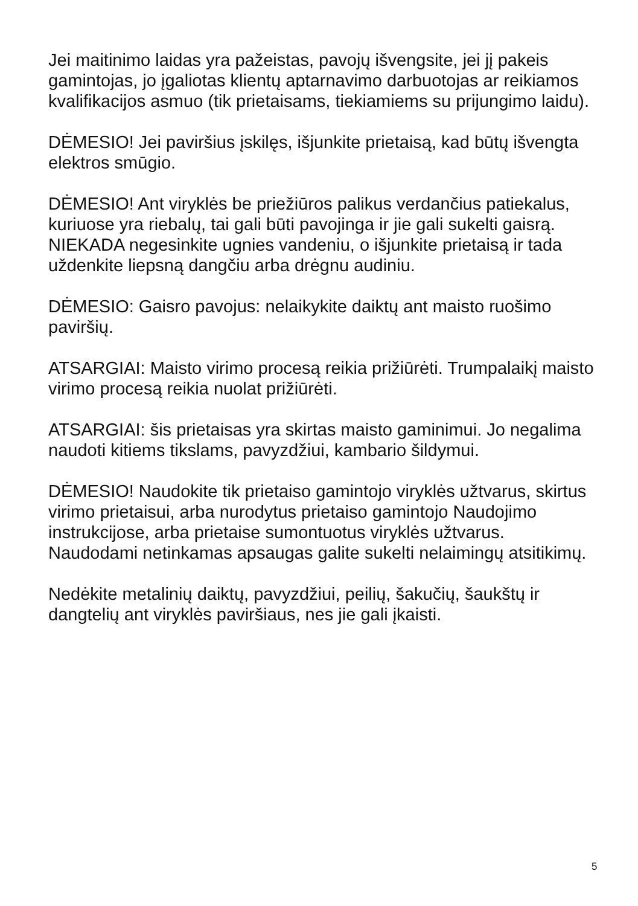Jei maitinimo laidas yra pažeistas, pavojų išvengsite, jei jį pakeis gamintojas, jo įgaliotas klientų aptarnavimo darbuotojas ar reikiamos kvalifikacijos asmuo (tik prietaisams, tiekiamiems su prijungimo laidu).
DĖMESIO! Jei paviršius įskilęs, išjunkite prietaisą, kad būtų išvengta elektros smūgio.
DĖMESIO! Ant viryklės be priežiūros palikus verdančius patiekalus, kuriuose yra riebalų, tai gali būti pavojinga ir jie gali sukelti gaisrą. NIEKADA negesinkite ugnies vandeniu, o išjunkite prietaisą ir tada uždenkite liepsną dangčiu arba drėgnu audiniu.
DĖMESIO: Gaisro pavojus: nelaikykite daiktų ant maisto ruošimo paviršių.
ATSARGIAI: Maisto virimo procesą reikia prižiūrėti. Trumpalaikį maisto virimo procesą reikia nuolat prižiūrėti.
ATSARGIAI: šis prietaisas yra skirtas maisto gaminimui. Jo negalima naudoti kitiems tikslams, pavyzdžiui, kambario šildymui.
DĖMESIO! Naudokite tik prietaiso gamintojo viryklės užtvarus, skirtus virimo prietaisui, arba nurodytus prietaiso gamintojo Naudojimo instrukcijose, arba prietaise sumontuotus viryklės užtvarus. Naudodami netinkamas apsaugas galite sukelti nelaimingų atsitikimų.
Nedėkite metalinių daiktų, pavyzdžiui, peilių, šakučių, šaukštų ir dangtelių ant viryklės paviršiaus, nes jie gali įkaisti.
5